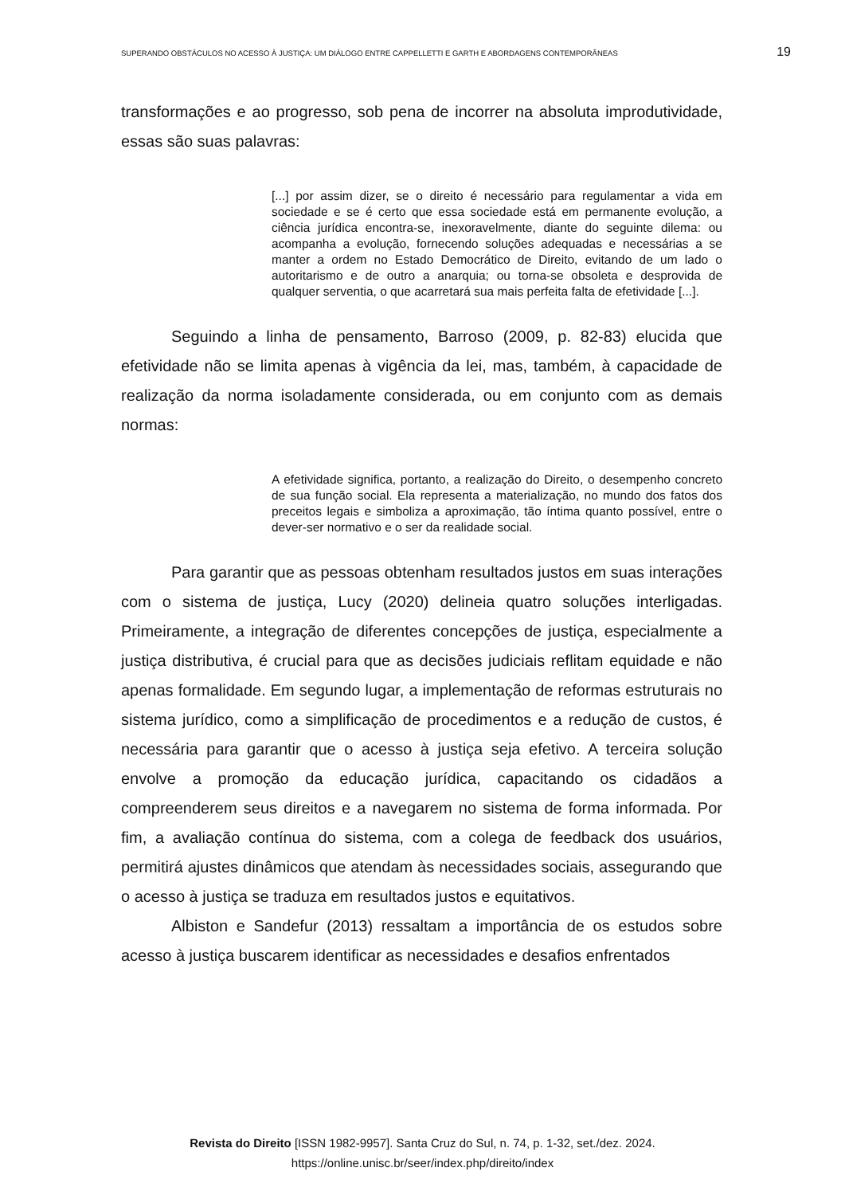SUPERANDO OBSTÁCULOS NO ACESSO À JUSTIÇA: UM DIÁLOGO ENTRE CAPPELLETTI E GARTH E ABORDAGENS CONTEMPORÂNEAS 19
transformações e ao progresso, sob pena de incorrer na absoluta improdutividade, essas são suas palavras:
[...] por assim dizer, se o direito é necessário para regulamentar a vida em sociedade e se é certo que essa sociedade está em permanente evolução, a ciência jurídica encontra-se, inexoravelmente, diante do seguinte dilema: ou acompanha a evolução, fornecendo soluções adequadas e necessárias a se manter a ordem no Estado Democrático de Direito, evitando de um lado o autoritarismo e de outro a anarquia; ou torna-se obsoleta e desprovida de qualquer serventia, o que acarretará sua mais perfeita falta de efetividade [...].
Seguindo a linha de pensamento, Barroso (2009, p. 82-83) elucida que efetividade não se limita apenas à vigência da lei, mas, também, à capacidade de realização da norma isoladamente considerada, ou em conjunto com as demais normas:
A efetividade significa, portanto, a realização do Direito, o desempenho concreto de sua função social. Ela representa a materialização, no mundo dos fatos dos preceitos legais e simboliza a aproximação, tão íntima quanto possível, entre o dever-ser normativo e o ser da realidade social.
Para garantir que as pessoas obtenham resultados justos em suas interações com o sistema de justiça, Lucy (2020) delineia quatro soluções interligadas. Primeiramente, a integração de diferentes concepções de justiça, especialmente a justiça distributiva, é crucial para que as decisões judiciais reflitam equidade e não apenas formalidade. Em segundo lugar, a implementação de reformas estruturais no sistema jurídico, como a simplificação de procedimentos e a redução de custos, é necessária para garantir que o acesso à justiça seja efetivo. A terceira solução envolve a promoção da educação jurídica, capacitando os cidadãos a compreenderem seus direitos e a navegarem no sistema de forma informada. Por fim, a avaliação contínua do sistema, com a colega de feedback dos usuários, permitirá ajustes dinâmicos que atendam às necessidades sociais, assegurando que o acesso à justiça se traduza em resultados justos e equitativos.
Albiston e Sandefur (2013) ressaltam a importância de os estudos sobre acesso à justiça buscarem identificar as necessidades e desafios enfrentados
Revista do Direito [ISSN 1982-9957]. Santa Cruz do Sul, n. 74, p. 1-32, set./dez. 2024.
https://online.unisc.br/seer/index.php/direito/index